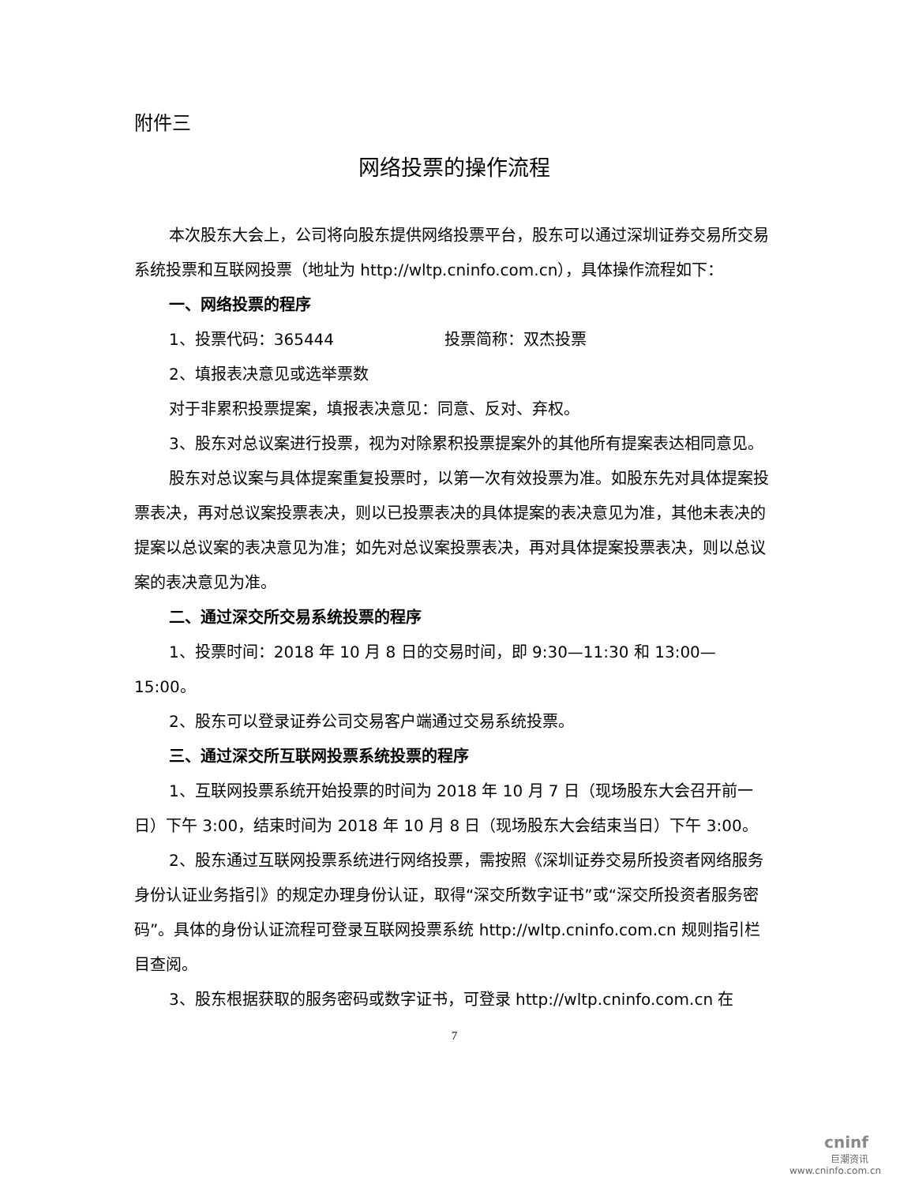附件三
网络投票的操作流程
本次股东大会上，公司将向股东提供网络投票平台，股东可以通过深圳证券交易所交易系统投票和互联网投票（地址为 http://wltp.cninfo.com.cn），具体操作流程如下：
一、网络投票的程序
1、投票代码：365444 投票简称：双杰投票
2、填报表决意见或选举票数
对于非累积投票提案，填报表决意见：同意、反对、弃权。
3、股东对总议案进行投票，视为对除累积投票提案外的其他所有提案表达相同意见。
股东对总议案与具体提案重复投票时，以第一次有效投票为准。如股东先对具体提案投票表决，再对总议案投票表决，则以已投票表决的具体提案的表决意见为准，其他未表决的提案以总议案的表决意见为准；如先对总议案投票表决，再对具体提案投票表决，则以总议案的表决意见为准。
二、通过深交所交易系统投票的程序
1、投票时间：2018 年 10 月 8 日的交易时间，即 9:30—11:30 和 13:00—15:00。
2、股东可以登录证券公司交易客户端通过交易系统投票。
三、通过深交所互联网投票系统投票的程序
1、互联网投票系统开始投票的时间为 2018 年 10 月 7 日（现场股东大会召开前一日）下午 3:00，结束时间为 2018 年 10 月 8 日（现场股东大会结束当日）下午 3:00。
2、股东通过互联网投票系统进行网络投票，需按照《深圳证券交易所投资者网络服务身份认证业务指引》的规定办理身份认证，取得“深交所数字证书”或“深交所投资者服务密码”。具体的身份认证流程可登录互联网投票系统 http://wltp.cninfo.com.cn 规则指引栏目查阅。
3、股东根据获取的服务密码或数字证书，可登录 http://wltp.cninfo.com.cn 在
7
cninf
巨潮资讯
www.cninfo.com.cn